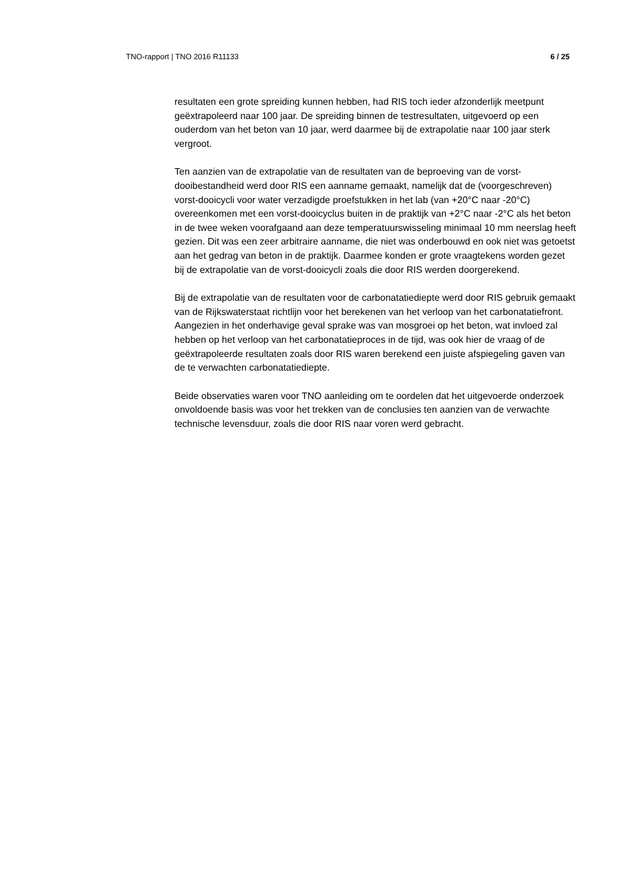TNO-rapport | TNO 2016 R11133 6 / 25
resultaten een grote spreiding kunnen hebben, had RIS toch ieder afzonderlijk meetpunt geëxtrapoleerd naar 100 jaar. De spreiding binnen de testresultaten, uitgevoerd op een ouderdom van het beton van 10 jaar, werd daarmee bij de extrapolatie naar 100 jaar sterk vergroot.
Ten aanzien van de extrapolatie van de resultaten van de beproeving van de vorst-dooibestandheid werd door RIS een aanname gemaakt, namelijk dat de (voorgeschreven) vorst-dooicycli voor water verzadigde proefstukken in het lab (van +20°C naar -20°C) overeenkomen met een vorst-dooicyclus buiten in de praktijk van +2°C naar -2°C als het beton in de twee weken voorafgaand aan deze temperatuurswisseling minimaal 10 mm neerslag heeft gezien. Dit was een zeer arbitraire aanname, die niet was onderbouwd en ook niet was getoetst aan het gedrag van beton in de praktijk. Daarmee konden er grote vraagtekens worden gezet bij de extrapolatie van de vorst-dooicycli zoals die door RIS werden doorgerekend.
Bij de extrapolatie van de resultaten voor de carbonatatiediepte werd door RIS gebruik gemaakt van de Rijkswaterstaat richtlijn voor het berekenen van het verloop van het carbonatatiefront. Aangezien in het onderhavige geval sprake was van mosgroei op het beton, wat invloed zal hebben op het verloop van het carbonatatieproces in de tijd, was ook hier de vraag of de geëxtrapoleerde resultaten zoals door RIS waren berekend een juiste afspiegeling gaven van de te verwachten carbonatatiediepte.
Beide observaties waren voor TNO aanleiding om te oordelen dat het uitgevoerde onderzoek onvoldoende basis was voor het trekken van de conclusies ten aanzien van de verwachte technische levensduur, zoals die door RIS naar voren werd gebracht.